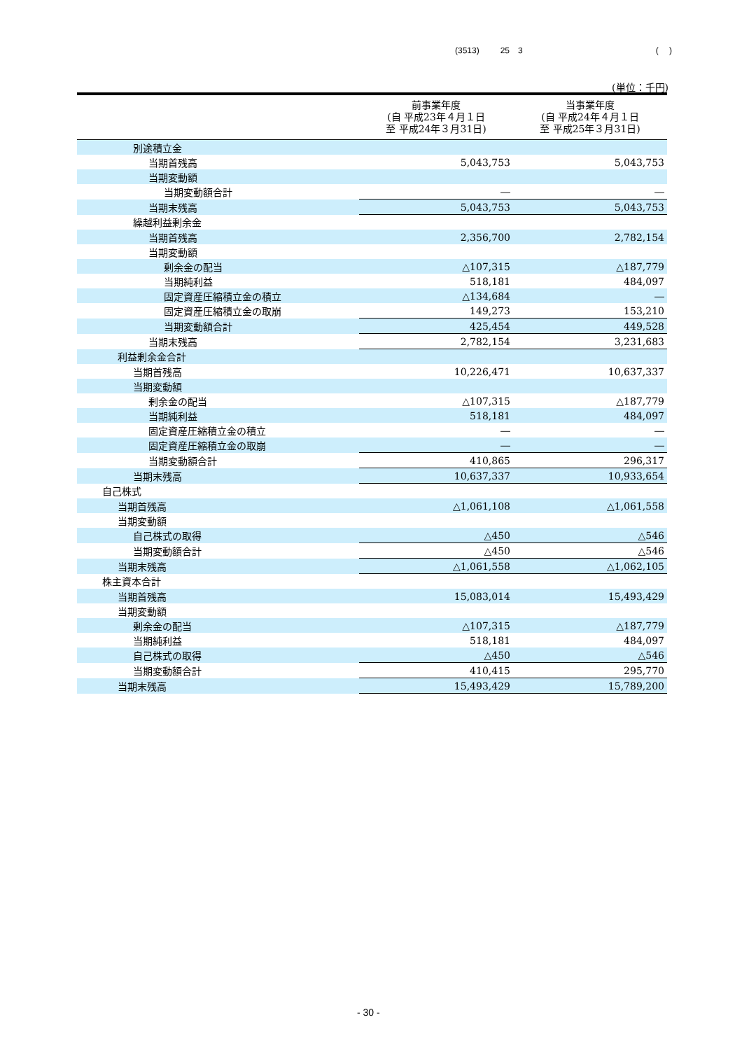(3513) 25　3 (　 )
(単位：千円)
| | 前事業年度 (自 平成23年４月１日 至 平成24年３月31日) | 当事業年度 (自 平成24年４月１日 至 平成25年３月31日) |
| --- | --- | --- |
| 別途積立金 | | |
| 当期首残高 | 5,043,753 | 5,043,753 |
| 当期変動額 | | |
| 当期変動額合計 | ― | ― |
| 当期末残高 | 5,043,753 | 5,043,753 |
| 繰越利益剰余金 | | |
| 当期首残高 | 2,356,700 | 2,782,154 |
| 当期変動額 | | |
| 剰余金の配当 | △107,315 | △187,779 |
| 当期純利益 | 518,181 | 484,097 |
| 固定資産圧縮積立金の積立 | △134,684 | ― |
| 固定資産圧縮積立金の取崩 | 149,273 | 153,210 |
| 当期変動額合計 | 425,454 | 449,528 |
| 当期末残高 | 2,782,154 | 3,231,683 |
| 利益剰余金合計 | | |
| 当期首残高 | 10,226,471 | 10,637,337 |
| 当期変動額 | | |
| 剰余金の配当 | △107,315 | △187,779 |
| 当期純利益 | 518,181 | 484,097 |
| 固定資産圧縮積立金の積立 | ― | ― |
| 固定資産圧縮積立金の取崩 | ― | ― |
| 当期変動額合計 | 410,865 | 296,317 |
| 当期末残高 | 10,637,337 | 10,933,654 |
| 自己株式 | | |
| 当期首残高 | △1,061,108 | △1,061,558 |
| 当期変動額 | | |
| 自己株式の取得 | △450 | △546 |
| 当期変動額合計 | △450 | △546 |
| 当期末残高 | △1,061,558 | △1,062,105 |
| 株主資本合計 | | |
| 当期首残高 | 15,083,014 | 15,493,429 |
| 当期変動額 | | |
| 剰余金の配当 | △107,315 | △187,779 |
| 当期純利益 | 518,181 | 484,097 |
| 自己株式の取得 | △450 | △546 |
| 当期変動額合計 | 410,415 | 295,770 |
| 当期末残高 | 15,493,429 | 15,789,200 |
- 30 -